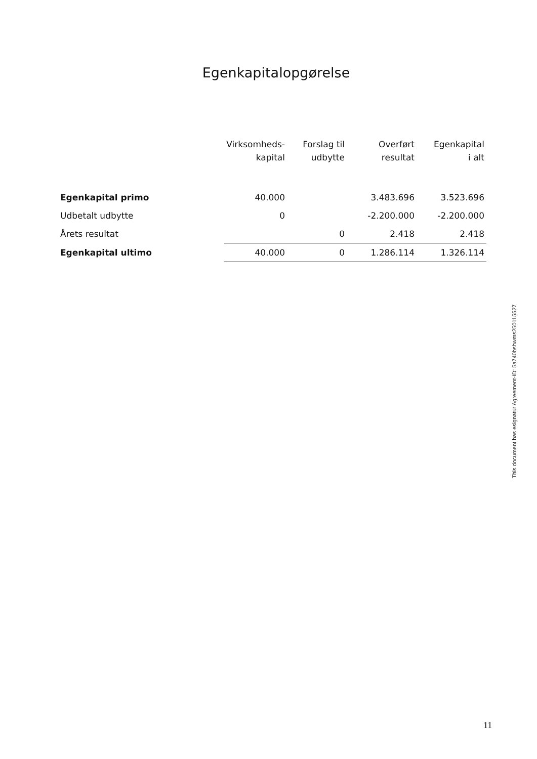Egenkapitalopgørelse
| | Virksomheds- kapital | Forslag til udbytte | Overført resultat | Egenkapital i alt |
| --- | --- | --- | --- | --- |
| Egenkapital primo | 40.000 | | 3.483.696 | 3.523.696 |
| Udbetalt udbytte | 0 | | -2.200.000 | -2.200.000 |
| Årets resultat | | 0 | 2.418 | 2.418 |
| Egenkapital ultimo | 40.000 | 0 | 1.286.114 | 1.326.114 |
This document has esignatur Agreement-ID: 5a740bshwms250115527
11